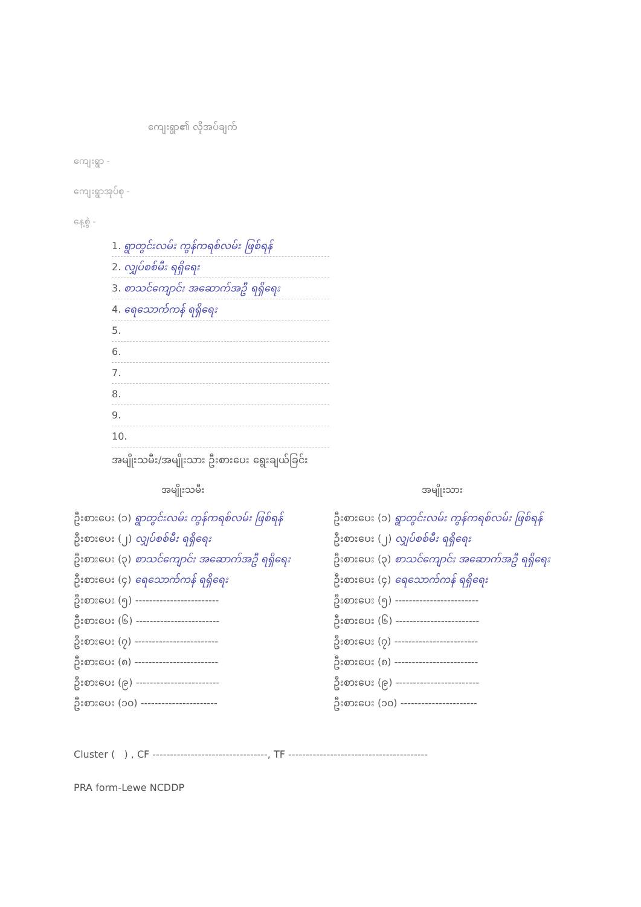ကျေးရွာ၏ လိုအပ်ချက်
ကျေးရွာ -
ကျေးရွာအုပ်စု -
နေ့စွဲ -
1. ရွာတွင်းလမ်း ကွန်ကရစ်လမ်း ဖြစ်ရန်
2. လျှပ်စစ်မီး ရရှိရေး
3. စာသင်ကျောင်း အဆောက်အဦ ရရှိရေး
4. ရေသောက်ကန် ရရှိရေး
5.
6.
7.
8.
9.
10.
အမျိုးသမီး/အမျိုးသား ဦးစားပေး ရွေးချယ်ခြင်း
အမျိုးသမီး
ဦးစားပေး (၁) ရွာတွင်းလမ်း ကွန်ကရစ်လမ်း ဖြစ်ရန်
ဦးစားပေး (၂) လျှပ်စစ်မီး ရရှိရေး
ဦးစားပေး (၃) စာသင်ကျောင်း အဆောက်အဦ ရရှိရေး
ဦးစားပေး (၄) ရေသောက်ကန် ရရှိရေး
ဦးစားပေး (၅) ------------------------
ဦးစားပေး (၆) ------------------------
ဦးစားပေး (၇) ------------------------
ဦးစားပေး (၈) ------------------------
ဦးစားပေး (၉) ------------------------
ဦးစားပေး (၁၀) ----------------------
အမျိုးသား
ဦးစားပေး (၁) ရွာတွင်းလမ်း ကွန်ကရစ်လမ်း ဖြစ်ရန်
ဦးစားပေး (၂) လျှပ်စစ်မီး ရရှိရေး
ဦးစားပေး (၃) စာသင်ကျောင်း အဆောက်အဦ ရရှိရေး
ဦးစားပေး (၄) ရေသောက်ကန် ရရှိရေး
ဦးစားပေး (၅) ------------------------
ဦးစားပေး (၆) ------------------------
ဦးစားပေး (၇) ------------------------
ဦးစားပေး (၈) ------------------------
ဦးစားပေး (၉) ------------------------
ဦးစားပေး (၁၀) ----------------------
Cluster ( ) , CF ---------------------------------, TF ----------------------------------------
PRA form-Lewe NCDDP